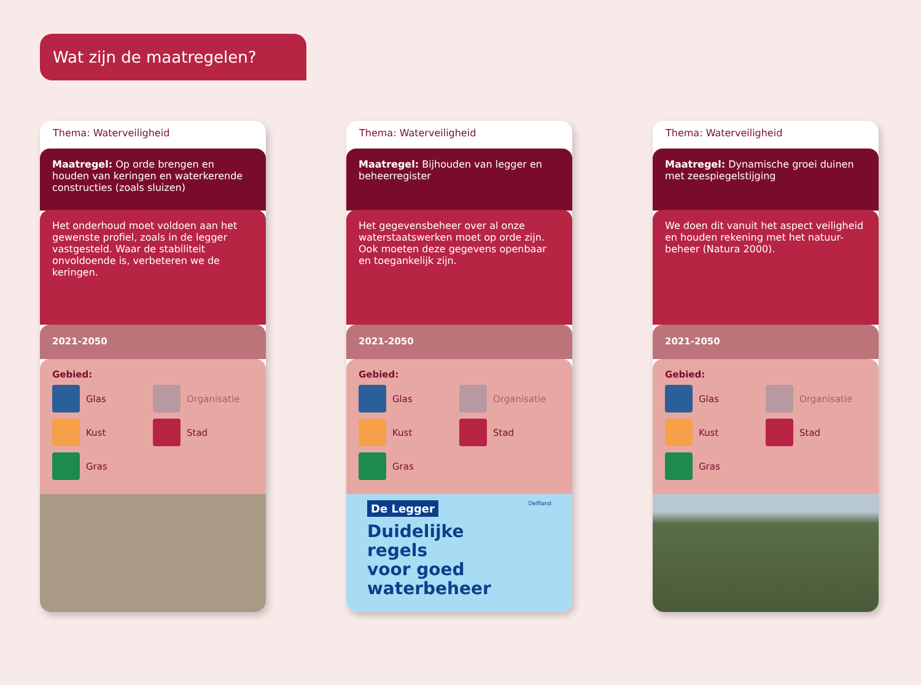Wat zijn de maatregelen?
Thema: Waterveiligheid
Maatregel: Op orde brengen en houden van keringen en waterkerende constructies (zoals sluizen)
Het onderhoud moet voldoen aan het gewenste profiel, zoals in de legger vastgesteld. Waar de stabiliteit onvoldoende is, verbeteren we de keringen.
2021-2050
Gebied:
Glas
Organisatie
Kust
Stad
Gras
Thema: Waterveiligheid
Maatregel: Bijhouden van legger en beheerregister
Het gegevensbeheer over al onze waterstaatswerken moet op orde zijn. Ook moeten deze gegevens openbaar en toegankelijk zijn.
2021-2050
Gebied:
Glas
Organisatie
Kust
Stad
Gras
De Legger Delfland
Duidelijke
regels
voor goed
waterbeheer
Thema: Waterveiligheid
Maatregel: Dynamische groei duinen met zeespiegelstijging
We doen dit vanuit het aspect veiligheid en houden rekening met het natuur-beheer (Natura 2000).
2021-2050
Gebied:
Glas
Organisatie
Kust
Stad
Gras